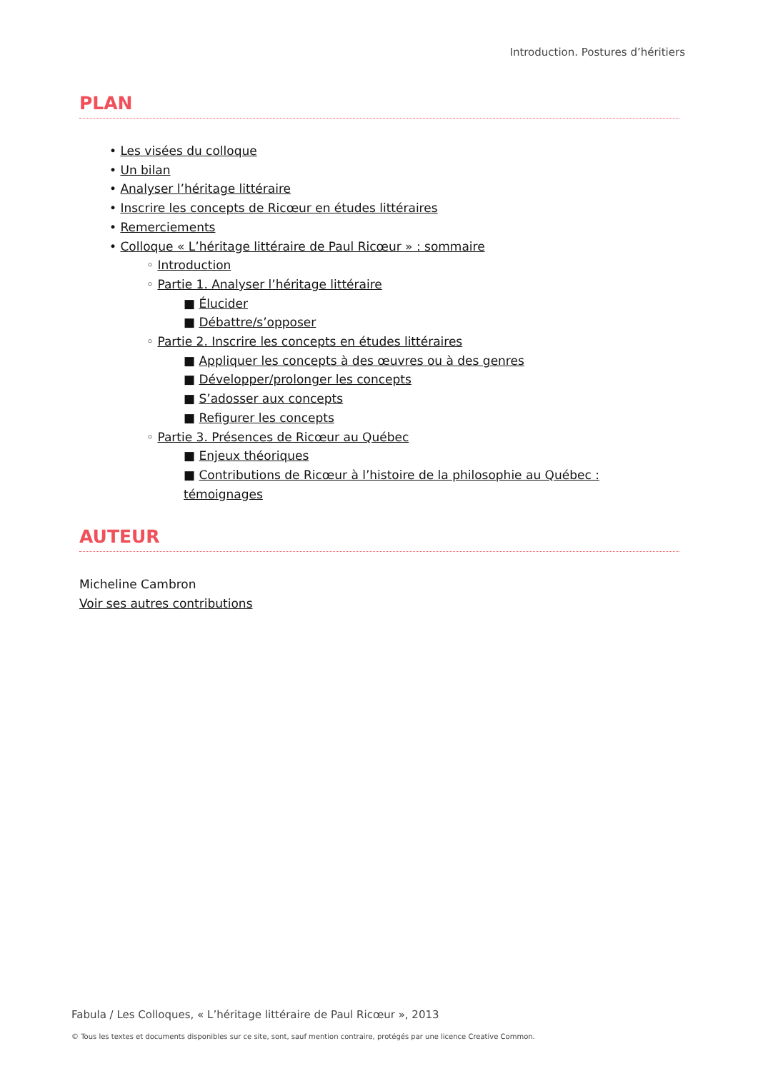Introduction. Postures d’héritiers
PLAN
• Les visées du colloque
• Un bilan
• Analyser l’héritage littéraire
• Inscrire les concepts de Ricœur en études littéraires
• Remerciements
• Colloque « L’héritage littéraire de Paul Ricœur » : sommaire
◦ Introduction
◦ Partie 1. Analyser l’héritage littéraire
■ Élucider
■ Débattre/s’opposer
◦ Partie 2. Inscrire les concepts en études littéraires
■ Appliquer les concepts à des œuvres ou à des genres
■ Développer/prolonger les concepts
■ S’adosser aux concepts
■ Refigurer les concepts
◦ Partie 3. Présences de Ricœur au Québec
■ Enjeux théoriques
■ Contributions de Ricœur à l’histoire de la philosophie au Québec : témoignages
AUTEUR
Micheline Cambron
Voir ses autres contributions
Fabula / Les Colloques, « L’héritage littéraire de Paul Ricœur », 2013
© Tous les textes et documents disponibles sur ce site, sont, sauf mention contraire, protégés par une licence Creative Common.